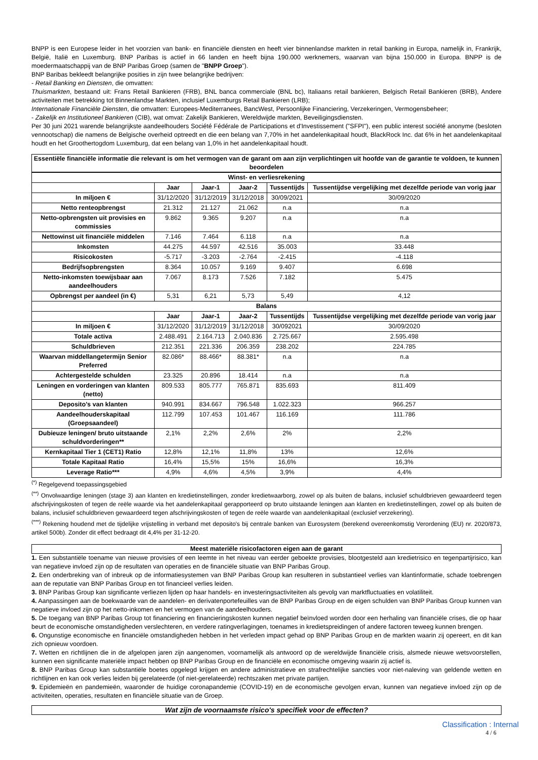BNPP is een Europese leider in het voorzien van bank- en financiële diensten en heeft vier binnenlandse markten in retail banking in Europa, namelijk in, Frankrijk, België, Italië en Luxemburg. BNP Paribas is actief in 66 landen en heeft bijna 190.000 werknemers, waarvan van bijna 150.000 in Europa. BNPP is de moedermaatschappij van de BNP Paribas Groep (samen de "BNPP Groep").
BNP Baribas bekleedt belangrijke posities in zijn twee belangrijke bedrijven:
- Retail Banking en Diensten, die omvatten:
Thuismarkten, bestaand uit: Frans Retail Bankieren (FRB), BNL banca commerciale (BNL bc), Italiaans retail bankieren, Belgisch Retail Bankieren (BRB), Andere activiteiten met betrekking tot Binnenlandse Markten, inclusief Luxemburgs Retail Bankieren (LRB);
Internationale Financiële Diensten, die omvatten: Europees-Mediterranees, BancWest, Persoonlijke Financiering, Verzekeringen, Vermogensbeheer;
- Zakelijk en Institutioneel Bankieren (CIB), wat omvat: Zakelijk Bankieren, Wereldwijde markten, Beveiligingsdiensten.
Per 30 juni 2021 warende belangrijkste aandeelhouders Société Fédérale de Participations et d'Investissement ("SFPI"), een public interest société anonyme (besloten vennootschap) die namens de Belgische overheid optreedt en die een belang van 7,70% in het aandelenkapitaal houdt, BlackRock Inc. dat 6% in het aandelenkapitaal houdt en het Groothertogdom Luxemburg, dat een belang van 1,0% in het aandelenkapitaal houdt.
Essentiële financiële informatie die relevant is om het vermogen van de garant om aan zijn verplichtingen uit hoofde van de garantie te voldoen, te kunnen beoordelen
| Winst- en verliesrekening | | | | | |
| --- | --- | --- | --- | --- | --- |
| | Jaar | Jaar-1 | Jaar-2 | Tussentijds | Tussentijdse vergelijking met dezelfde periode van vorig jaar |
| In miljoen € | 31/12/2020 | 31/12/2019 | 31/12/2018 | 30/09/2021 | 30/09/2020 |
| Netto renteopbrengst | 21.312 | 21.127 | 21.062 | n.a | n.a |
| Netto-opbrengsten uit provisies en commissies | 9.862 | 9.365 | 9.207 | n.a | n.a |
| Nettowinst uit financiële middelen | 7.146 | 7.464 | 6.118 | n.a | n.a |
| Inkomsten | 44.275 | 44.597 | 42.516 | 35.003 | 33.448 |
| Risicokosten | -5.717 | -3.203 | -2.764 | -2.415 | -4.118 |
| Bedrijfsopbrengsten | 8.364 | 10.057 | 9.169 | 9.407 | 6.698 |
| Netto-inkomsten toewijsbaar aan aandeelhouders | 7.067 | 8.173 | 7.526 | 7.182 | 5.475 |
| Opbrengst per aandeel (in €) | 5,31 | 6,21 | 5,73 | 5,49 | 4,12 |
| Balans | | | | | |
| | Jaar | Jaar-1 | Jaar-2 | Tussentijds | Tussentijdse vergelijking met dezelfde periode van vorig jaar |
| In miljoen € | 31/12/2020 | 31/12/2019 | 31/12/2018 | 30/092021 | 30/09/2020 |
| Totale activa | 2.488.491 | 2.164.713 | 2.040.836 | 2.725.667 | 2.595.498 |
| Schuldbrieven | 212.351 | 221.336 | 206.359 | 238.202 | 224.785 |
| Waarvan middellangetermijn Senior Preferred | 82.086* | 88.466* | 88.381* | n.a | n.a |
| Achtergestelde schulden | 23.325 | 20.896 | 18.414 | n.a | n.a |
| Leningen en vorderingen van klanten (netto) | 809.533 | 805.777 | 765.871 | 835.693 | 811.409 |
| Deposito's van klanten | 940.991 | 834.667 | 796.548 | 1.022.323 | 966.257 |
| Aandeelhouderskapitaal (Groepsaandeel) | 112.799 | 107.453 | 101.467 | 116.169 | 111.786 |
| Dubieuze leningen/ bruto uitstaande schuldvorderingen** | 2,1% | 2,2% | 2,6% | 2% | 2,2% |
| Kernkapitaal Tier 1 (CET1) Ratio | 12,8% | 12,1% | 11,8% | 13% | 12,6% |
| Totale Kapitaal Ratio | 16,4% | 15,5% | 15% | 16,6% | 16,3% |
| Leverage Ratio*** | 4,9% | 4,6% | 4,5% | 3,9% | 4,4% |
<sup>(*)</sup> Regelgevend toepassingsgebied
<sup>(**)</sup> Onvolwaardige leningen (stage 3) aan klanten en kredietinstellingen, zonder kredietwaarborg, zowel op als buiten de balans, inclusief schuldbrieven gewaardeerd tegen afschrijvingskosten of tegen de reële waarde via het aandelenkapitaal gerapporteerd op bruto uitstaande leningen aan klanten en kredietinstellingen, zowel op als buiten de balans, inclusief schuldbrieven gewaardeerd tegen afschrijvingskosten of tegen de reële waarde van aandelenkapitaal (exclusief verzekering).
<sup>(***)</sup> Rekening houdend met de tijdelijke vrijstelling in verband met deposito's bij centrale banken van Eurosystem (berekend overeenkomstig Verordening (EU) nr. 2020/873, artikel 500b). Zonder dit effect bedraagt dit 4,4% per 31-12-20.
Meest materiële risicofactoren eigen aan de garant
1. Een substantiële toename van nieuwe provisies of een leemte in het niveau van eerder geboekte provisies, blootgesteld aan kredietrisico en tegenpartijrisico, kan van negatieve invloed zijn op de resultaten van operaties en de financiële situatie van BNP Paribas Group.
2. Een onderbreking van of inbreuk op de informatiesystemen van BNP Paribas Group kan resulteren in substantieel verlies van klantinformatie, schade toebrengen aan de reputatie van BNP Paribas Group en tot financieel verlies leiden.
3. BNP Paribas Group kan significante verliezen lijden op haar handels- en investeringsactiviteiten als gevolg van marktfluctuaties en volatiliteit.
4. Aanpassingen aan de boekwaarde van de aandelen- en derivatenportefeuilles van de BNP Paribas Group en de eigen schulden van BNP Paribas Group kunnen van negatieve invloed zijn op het netto-inkomen en het vermogen van de aandeelhouders.
5. De toegang van BNP Paribas Group tot financiering en financieringskosten kunnen negatief beïnvloed worden door een herhaling van financiële crises, die op haar beurt de economische omstandigheden verslechteren, en verdere ratingverlagingen, toenames in kredietspreidingen of andere factoren teweeg kunnen brengen.
6. Ongunstige economische en financiële omstandigheden hebben in het verleden impact gehad op BNP Paribas Group en de markten waarin zij opereert, en dit kan zich opnieuw voordoen.
7. Wetten en richtlijnen die in de afgelopen jaren zijn aangenomen, voornamelijk als antwoord op de wereldwijde financiële crisis, alsmede nieuwe wetsvoorstellen, kunnen een significante materiële impact hebben op BNP Paribas Group en de financiële en economische omgeving waarin zij actief is.
8. BNP Paribas Group kan substantiële boetes opgelegd krijgen en andere administratieve en strafrechtelijke sancties voor niet-naleving van geldende wetten en richtlijnen en kan ook verlies leiden bij gerelateerde (of niet-gerelateerde) rechtszaken met private partijen.
9. Epidemieën en pandemieën, waaronder de huidige coronapandemie (COVID-19) en de economische gevolgen ervan, kunnen van negatieve invloed zijn op de activiteiten, operaties, resultaten en financiële situatie van de Groep.
Wat zijn de voornaamste risico's specifiek voor de effecten?
Classification : Internal
4 / 6